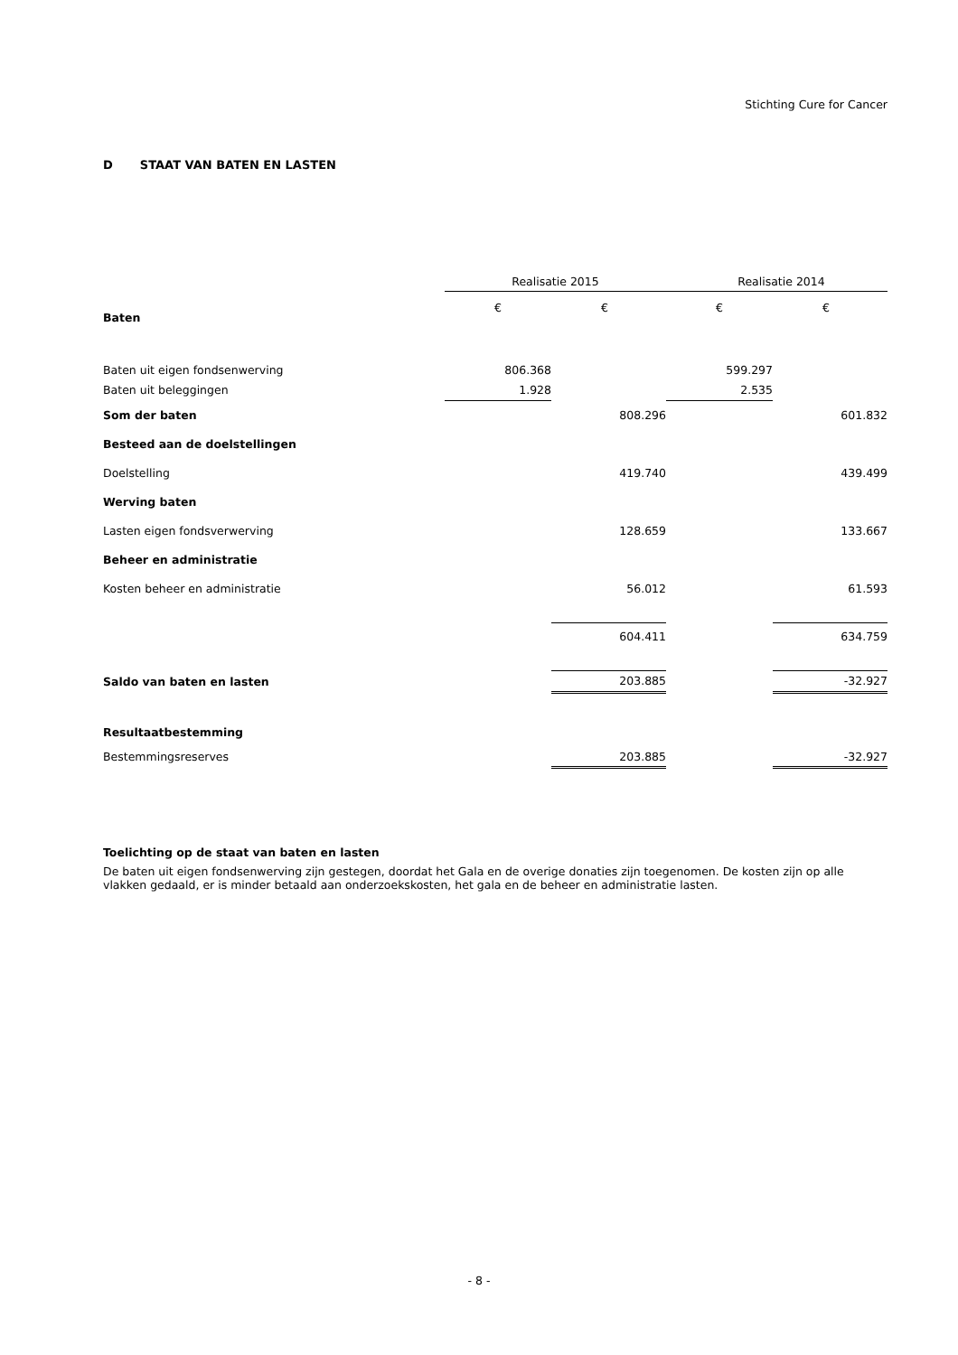Stichting Cure for Cancer
D STAAT VAN BATEN EN LASTEN
| | Realisatie 2015 | | Realisatie 2014 | |
| Baten | € | € | € | € |
| Baten uit eigen fondsenwerving | 806.368 | | 599.297 | |
| Baten uit beleggingen | 1.928 | | 2.535 | |
| Som der baten | | 808.296 | | 601.832 |
| Besteed aan de doelstellingen | | | | |
| Doelstelling | | 419.740 | | 439.499 |
| Werving baten | | | | |
| Lasten eigen fondsverwerving | | 128.659 | | 133.667 |
| Beheer en administratie | | | | |
| Kosten beheer en administratie | | 56.012 | | 61.593 |
| | | 604.411 | | 634.759 |
| Saldo van baten en lasten | | 203.885 | | -32.927 |
| Resultaatbestemming | | | | |
| Bestemmingsreserves | | 203.885 | | -32.927 |
Toelichting op de staat van baten en lasten
De baten uit eigen fondsenwerving zijn gestegen, doordat het Gala en de overige donaties zijn toegenomen. De kosten zijn op alle vlakken gedaald, er is minder betaald aan onderzoekskosten, het gala en de beheer en administratie lasten.
- 8 -